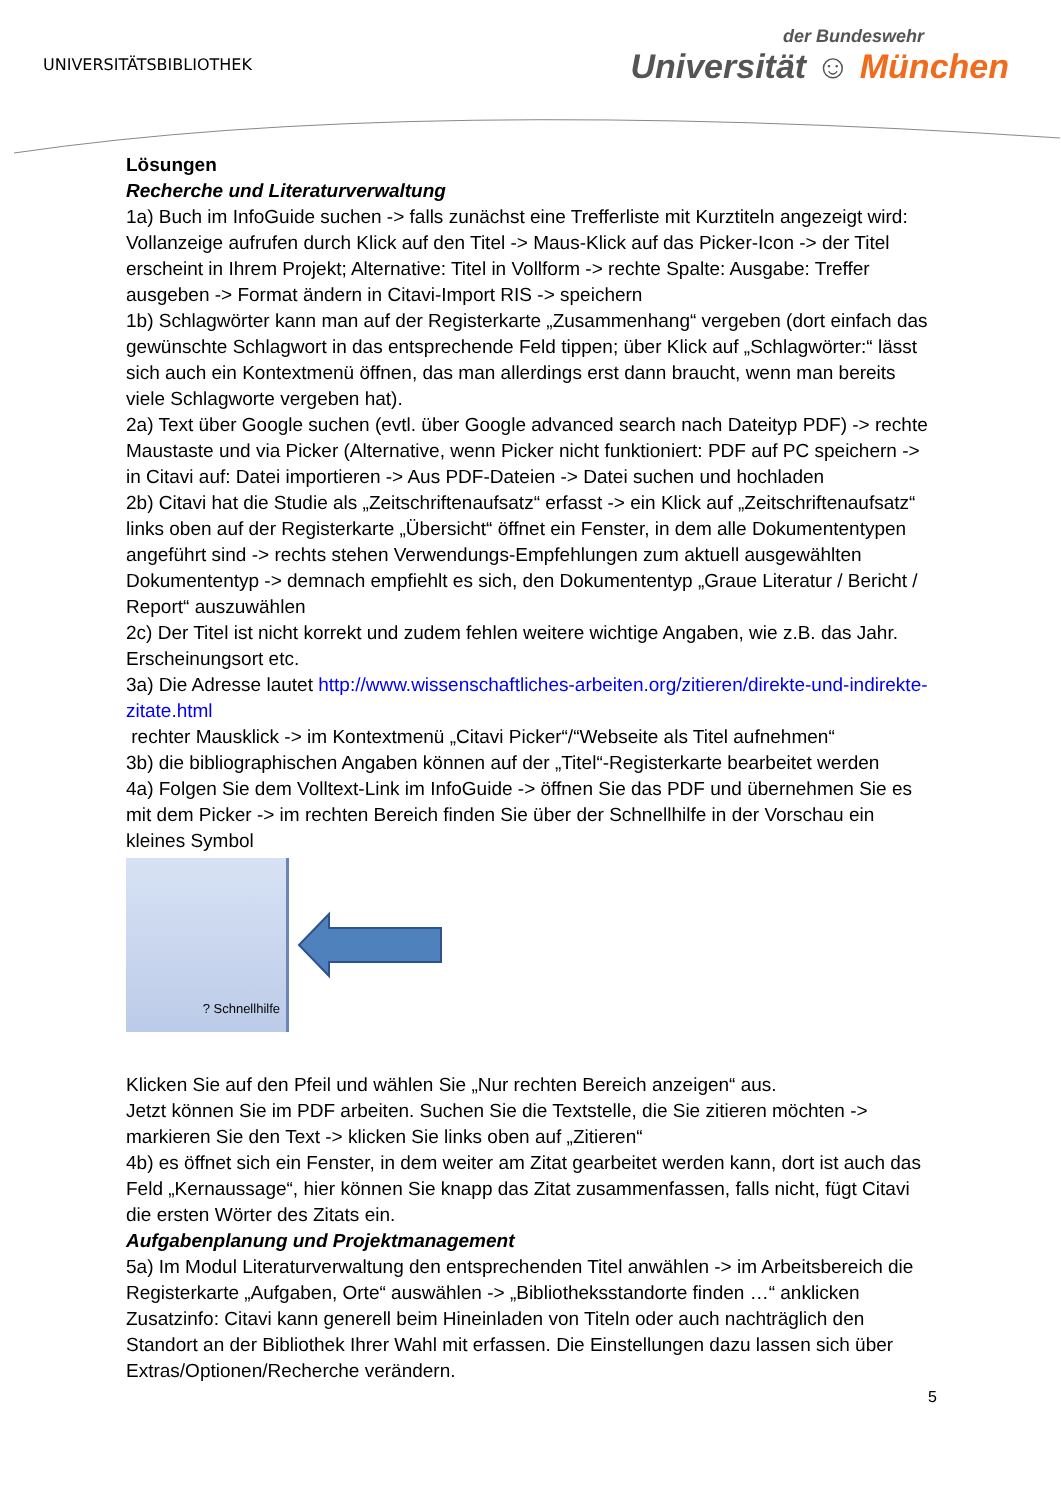UNIVERSITÄTSBIBLIOTHEK
der Bundeswehr
Universität ☺ München
Lösungen
Recherche und Literaturverwaltung
1a) Buch im InfoGuide suchen -> falls zunächst eine Trefferliste mit Kurztiteln angezeigt wird: Vollanzeige aufrufen durch Klick auf den Titel -> Maus-Klick auf das Picker-Icon -> der Titel erscheint in Ihrem Projekt; Alternative: Titel in Vollform -> rechte Spalte: Ausgabe: Treffer ausgeben -> Format ändern in Citavi-Import RIS -> speichern
1b) Schlagwörter kann man auf der Registerkarte „Zusammenhang“ vergeben (dort einfach das gewünschte Schlagwort in das entsprechende Feld tippen; über Klick auf „Schlagwörter:“ lässt sich auch ein Kontextmenü öffnen, das man allerdings erst dann braucht, wenn man bereits viele Schlagworte vergeben hat).
2a) Text über Google suchen (evtl. über Google advanced search nach Dateityp PDF) -> rechte Maustaste und via Picker (Alternative, wenn Picker nicht funktioniert: PDF auf PC speichern -> in Citavi auf: Datei importieren -> Aus PDF-Dateien -> Datei suchen und hochladen
2b) Citavi hat die Studie als „Zeitschriftenaufsatz“ erfasst -> ein Klick auf „Zeitschriftenaufsatz“ links oben auf der Registerkarte „Übersicht“ öffnet ein Fenster, in dem alle Dokumententypen angeführt sind -> rechts stehen Verwendungs-Empfehlungen zum aktuell ausgewählten Dokumententyp -> demnach empfiehlt es sich, den Dokumententyp „Graue Literatur / Bericht / Report“ auszuwählen
2c) Der Titel ist nicht korrekt und zudem fehlen weitere wichtige Angaben, wie z.B. das Jahr. Erscheinungsort etc.
3a) Die Adresse lautet http://www.wissenschaftliches-arbeiten.org/zitieren/direkte-und-indirekte-zitate.html
rechter Mausklick -> im Kontextmenü „Citavi Picker“/“Webseite als Titel aufnehmen“
3b) die bibliographischen Angaben können auf der „Titel“-Registerkarte bearbeitet werden
4a) Folgen Sie dem Volltext-Link im InfoGuide -> öffnen Sie das PDF und übernehmen Sie es mit dem Picker -> im rechten Bereich finden Sie über der Schnellhilfe in der Vorschau ein kleines Symbol
? Schnellhilfe
Klicken Sie auf den Pfeil und wählen Sie „Nur rechten Bereich anzeigen“ aus.
Jetzt können Sie im PDF arbeiten. Suchen Sie die Textstelle, die Sie zitieren möchten -> markieren Sie den Text -> klicken Sie links oben auf „Zitieren“
4b) es öffnet sich ein Fenster, in dem weiter am Zitat gearbeitet werden kann, dort ist auch das Feld „Kernaussage“, hier können Sie knapp das Zitat zusammenfassen, falls nicht, fügt Citavi die ersten Wörter des Zitats ein.
Aufgabenplanung und Projektmanagement
5a) Im Modul Literaturverwaltung den entsprechenden Titel anwählen -> im Arbeitsbereich die Registerkarte „Aufgaben, Orte“ auswählen -> „Bibliotheksstandorte finden …“ anklicken Zusatzinfo: Citavi kann generell beim Hineinladen von Titeln oder auch nachträglich den Standort an der Bibliothek Ihrer Wahl mit erfassen. Die Einstellungen dazu lassen sich über Extras/Optionen/Recherche verändern.
5